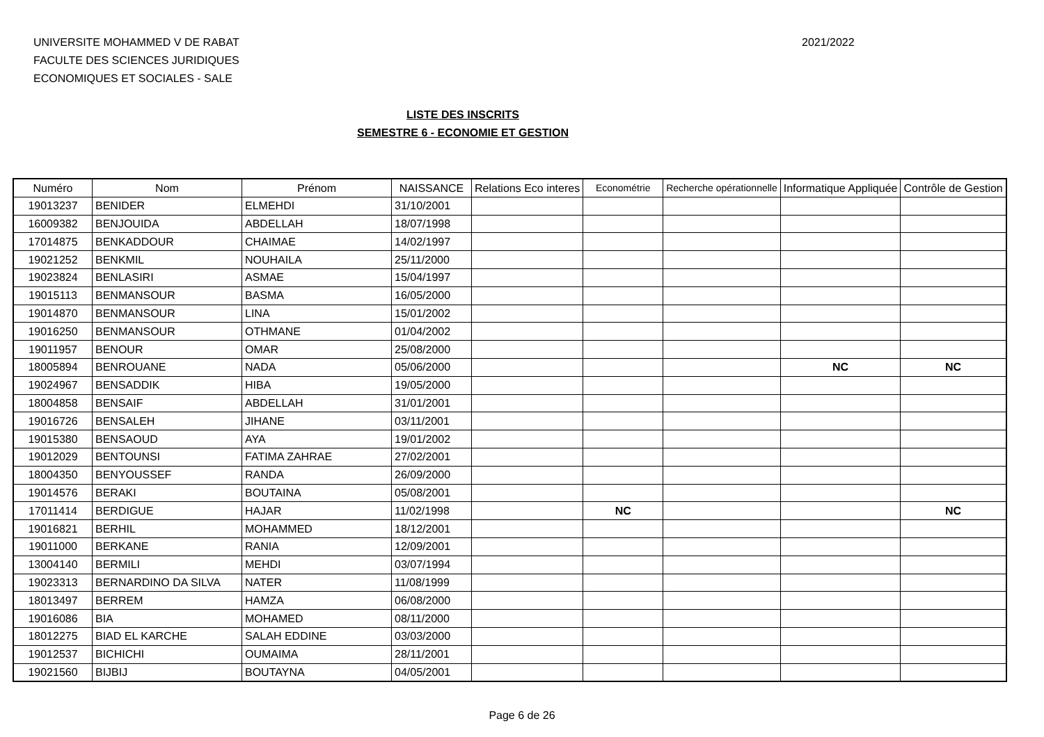UNIVERSITE MOHAMMED V DE RABAT
FACULTE DES SCIENCES JURIDIQUES
ECONOMIQUES ET SOCIALES - SALE
2021/2022
LISTE DES INSCRITS
SEMESTRE 6 - ECONOMIE ET GESTION
| Numéro | Nom | Prénom | NAISSANCE | Relations Eco interes | Econométrie | Recherche opérationnelle | Informatique Appliquée | Contrôle de Gestion |
| --- | --- | --- | --- | --- | --- | --- | --- | --- |
| 19013237 | BENIDER | ELMEHDI | 31/10/2001 | | | | | |
| 16009382 | BENJOUIDA | ABDELLAH | 18/07/1998 | | | | | |
| 17014875 | BENKADDOUR | CHAIMAE | 14/02/1997 | | | | | |
| 19021252 | BENKMIL | NOUHAILA | 25/11/2000 | | | | | |
| 19023824 | BENLASIRI | ASMAE | 15/04/1997 | | | | | |
| 19015113 | BENMANSOUR | BASMA | 16/05/2000 | | | | | |
| 19014870 | BENMANSOUR | LINA | 15/01/2002 | | | | | |
| 19016250 | BENMANSOUR | OTHMANE | 01/04/2002 | | | | | |
| 19011957 | BENOUR | OMAR | 25/08/2000 | | | | | |
| 18005894 | BENROUANE | NADA | 05/06/2000 | | | | NC | NC |
| 19024967 | BENSADDIK | HIBA | 19/05/2000 | | | | | |
| 18004858 | BENSAIF | ABDELLAH | 31/01/2001 | | | | | |
| 19016726 | BENSALEH | JIHANE | 03/11/2001 | | | | | |
| 19015380 | BENSAOUD | AYA | 19/01/2002 | | | | | |
| 19012029 | BENTOUNSI | FATIMA ZAHRAE | 27/02/2001 | | | | | |
| 18004350 | BENYOUSSEF | RANDA | 26/09/2000 | | | | | |
| 19014576 | BERAKI | BOUTAINA | 05/08/2001 | | | | | |
| 17011414 | BERDIGUE | HAJAR | 11/02/1998 | | NC | | | NC |
| 19016821 | BERHIL | MOHAMMED | 18/12/2001 | | | | | |
| 19011000 | BERKANE | RANIA | 12/09/2001 | | | | | |
| 13004140 | BERMILI | MEHDI | 03/07/1994 | | | | | |
| 19023313 | BERNARDINO DA SILVA | NATER | 11/08/1999 | | | | | |
| 18013497 | BERREM | HAMZA | 06/08/2000 | | | | | |
| 19016086 | BIA | MOHAMED | 08/11/2000 | | | | | |
| 18012275 | BIAD EL KARCHE | SALAH EDDINE | 03/03/2000 | | | | | |
| 19012537 | BICHICHI | OUMAIMA | 28/11/2001 | | | | | |
| 19021560 | BIJBIJ | BOUTAYNA | 04/05/2001 | | | | | |
Page 6 de 26